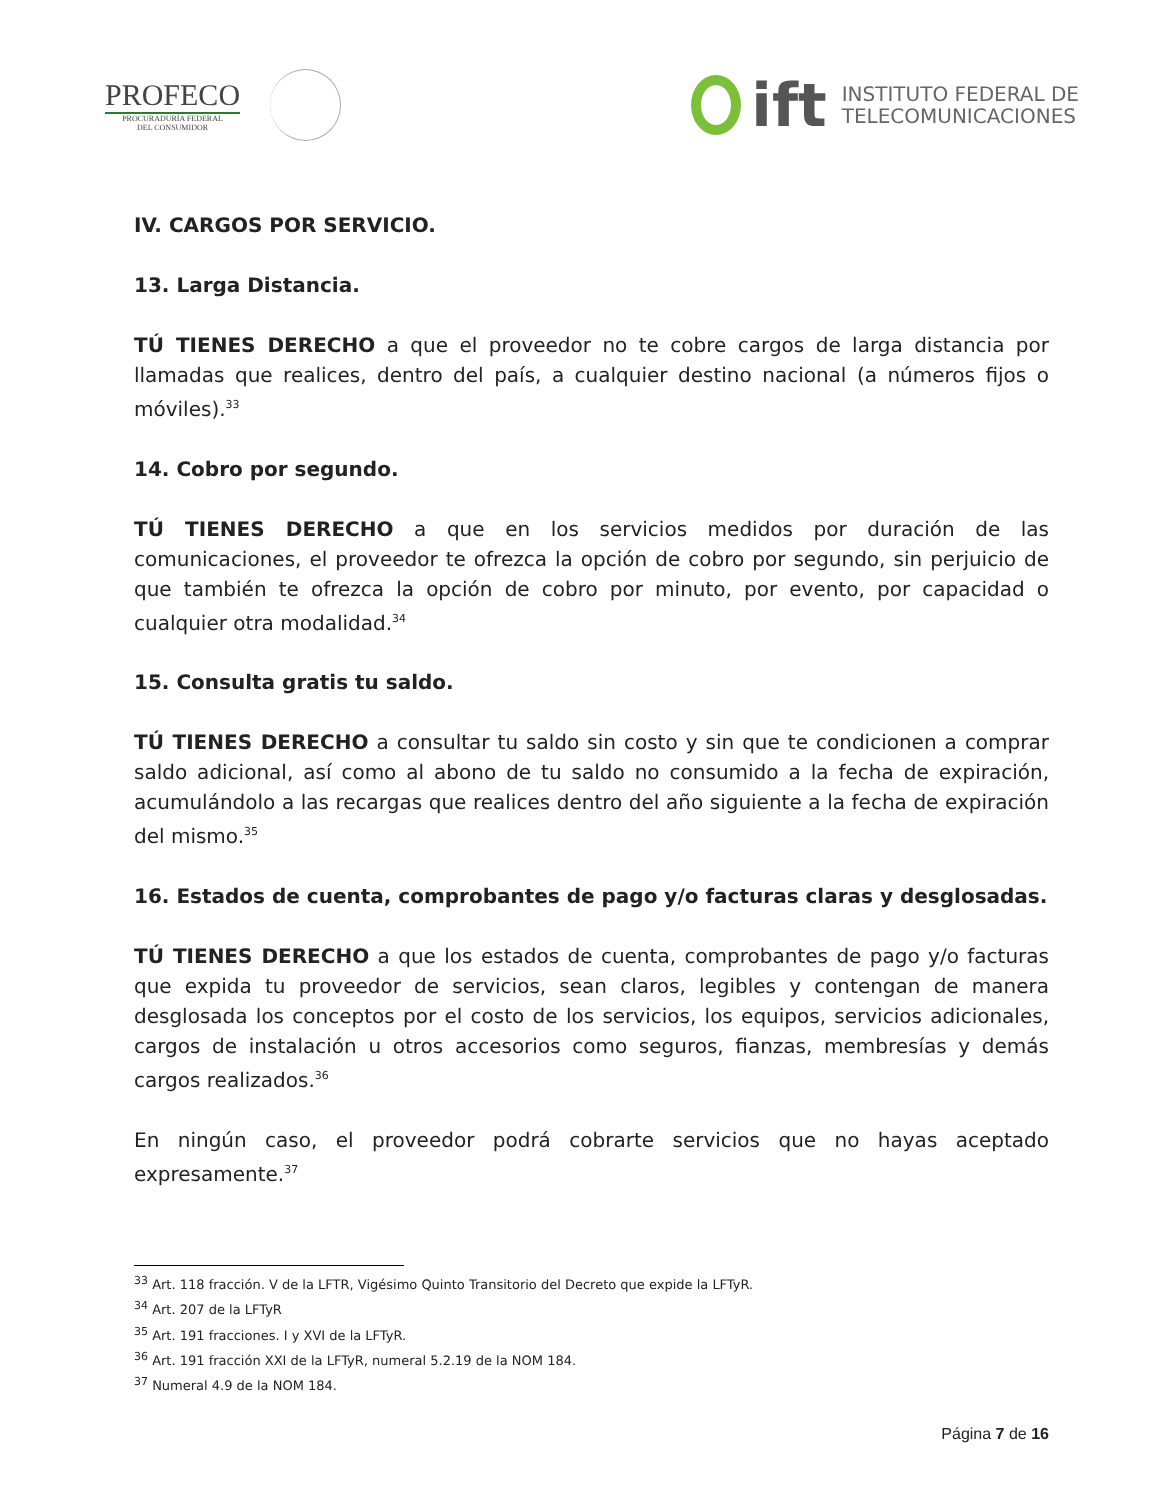PROFECO
PROCURADURÍA FEDERAL
DEL CONSUMIDOR
ift
INSTITUTO FEDERAL DE
TELECOMUNICACIONES
IV. CARGOS POR SERVICIO.
13. Larga Distancia.
TÚ TIENES DERECHO a que el proveedor no te cobre cargos de larga distancia por llamadas que realices, dentro del país, a cualquier destino nacional (a números fijos o móviles).<sup>33</sup>
14. Cobro por segundo.
TÚ TIENES DERECHO a que en los servicios medidos por duración de las comunicaciones, el proveedor te ofrezca la opción de cobro por segundo, sin perjuicio de que también te ofrezca la opción de cobro por minuto, por evento, por capacidad o cualquier otra modalidad.<sup>34</sup>
15. Consulta gratis tu saldo.
TÚ TIENES DERECHO a consultar tu saldo sin costo y sin que te condicionen a comprar saldo adicional, así como al abono de tu saldo no consumido a la fecha de expiración, acumulándolo a las recargas que realices dentro del año siguiente a la fecha de expiración del mismo.<sup>35</sup>
16. Estados de cuenta, comprobantes de pago y/o facturas claras y desglosadas.
TÚ TIENES DERECHO a que los estados de cuenta, comprobantes de pago y/o facturas que expida tu proveedor de servicios, sean claros, legibles y contengan de manera desglosada los conceptos por el costo de los servicios, los equipos, servicios adicionales, cargos de instalación u otros accesorios como seguros, fianzas, membresías y demás cargos realizados.<sup>36</sup>
En ningún caso, el proveedor podrá cobrarte servicios que no hayas aceptado expresamente.<sup>37</sup>
<sup>33</sup> Art. 118 fracción. V de la LFTR, Vigésimo Quinto Transitorio del Decreto que expide la LFTyR.
<sup>34</sup> Art. 207 de la LFTyR
<sup>35</sup> Art. 191 fracciones. I y XVI de la LFTyR.
<sup>36</sup> Art. 191 fracción XXI de la LFTyR, numeral 5.2.19 de la NOM 184.
<sup>37</sup> Numeral 4.9 de la NOM 184.
Página 7 de 16